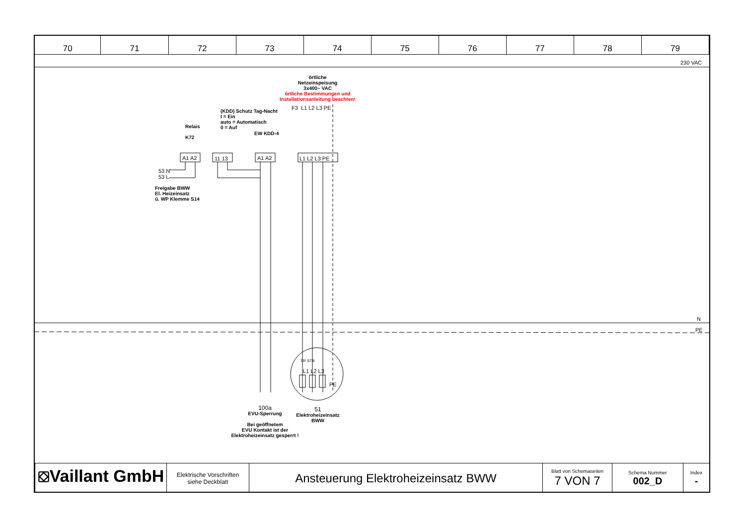| 70 | 71 | 72 | 73 | 74 | 75 | 76 | 77 | 78 | 79 |
230 VAC
örtliche
Netzeinspeisung
3x400~ VAC
örtliche Bestimmungen und
Installationsanleitung beachten!
F3 L1 L2 L3 PE
(KDD) Schutz Tag-Nacht
I = Ein
auto = Automatisch
0 = Auf
Relais
K72
EW KDD-4
A1 A2 11 13 A1 A2 L1 L2 L3 PE
53 N
53 L
Freigabe BWW
El. Heizeinsatz
ü. WP Klemme S14
N
PE
TR STB
L1 L2 L3
PE
100a
EVU-Sperrung
Bei geöffnetem
EVU Kontakt ist der
Elektroheizeinsatz gesperrt !
51
Elektroheizeinsatz
BWW
| ⛋Vaillant GmbH | Elektrische Vorschriften siehe Deckblatt | Ansteuerung Elektroheizeinsatz BWW | Blatt von Schemaseiten 7 VON 7 | Schema Nummer 002_D | Index - |